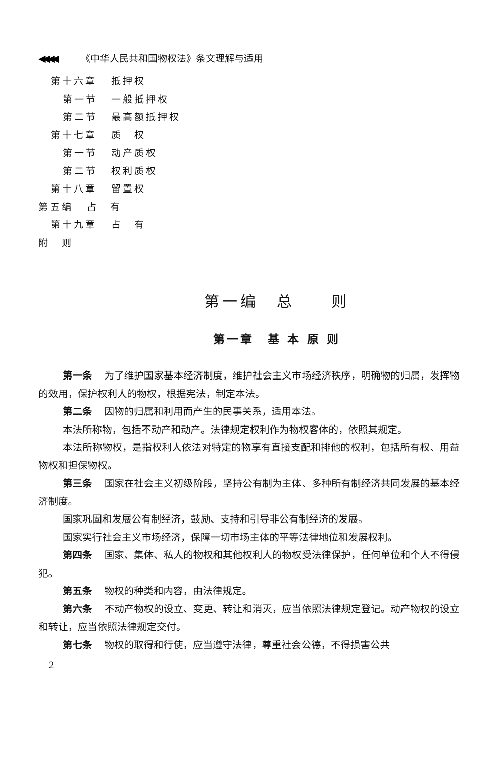◀◀◀◀ 《中华人民共和国物权法》条文理解与适用
第十六章 抵押权
第一节 一般抵押权
第二节 最高额抵押权
第十七章 质　权
第一节 动产质权
第二节 权利质权
第十八章 留置权
第五编 占　有
第十九章 占　有
附　则
第一编　总　　则
第一章　基 本 原 则
第一条 为了维护国家基本经济制度，维护社会主义市场经济秩序，明确物的归属，发挥物的效用，保护权利人的物权，根据宪法，制定本法。
第二条 因物的归属和利用而产生的民事关系，适用本法。
本法所称物，包括不动产和动产。法律规定权利作为物权客体的，依照其规定。
本法所称物权，是指权利人依法对特定的物享有直接支配和排他的权利，包括所有权、用益物权和担保物权。
第三条 国家在社会主义初级阶段，坚持公有制为主体、多种所有制经济共同发展的基本经济制度。
国家巩固和发展公有制经济，鼓励、支持和引导非公有制经济的发展。
国家实行社会主义市场经济，保障一切市场主体的平等法律地位和发展权利。
第四条 国家、集体、私人的物权和其他权利人的物权受法律保护，任何单位和个人不得侵犯。
第五条 物权的种类和内容，由法律规定。
第六条 不动产物权的设立、变更、转让和消灭，应当依照法律规定登记。动产物权的设立和转让，应当依照法律规定交付。
第七条 物权的取得和行使，应当遵守法律，尊重社会公德，不得损害公共
2